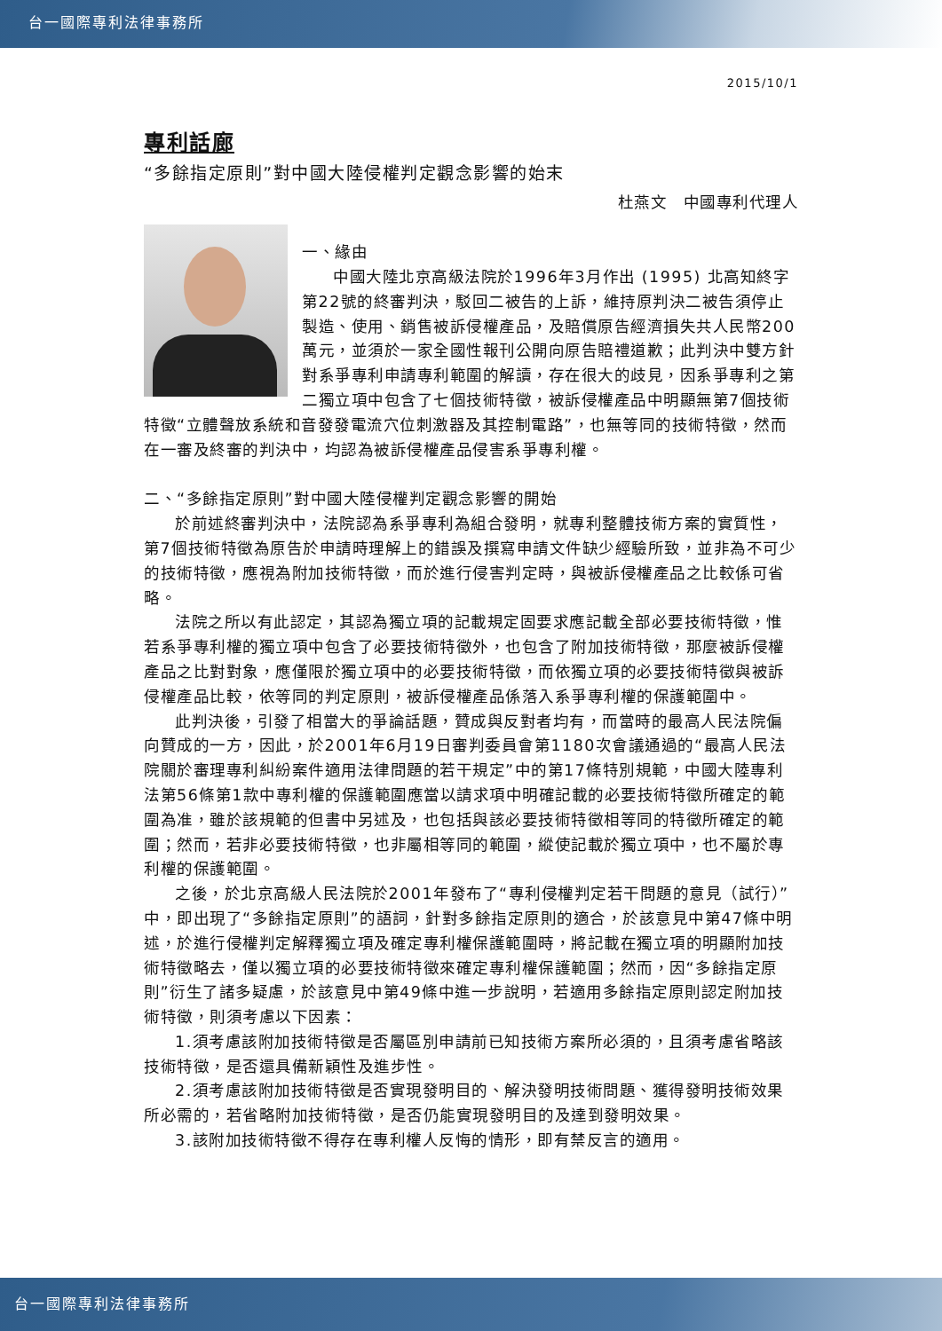台一國際專利法律事務所
2015/10/1
專利話廊
“多餘指定原則”對中國大陸侵權判定觀念影響的始末
杜燕文　中國專利代理人
一、緣由
中國大陸北京高級法院於1996年3月作出 (1995) 北高知終字第22號的終審判決，駁回二被告的上訴，維持原判決二被告須停止製造、使用、銷售被訴侵權產品，及賠償原告經濟損失共人民幣200萬元，並須於一家全國性報刊公開向原告賠禮道歉；此判決中雙方針對系爭專利申請專利範圍的解讀，存在很大的歧見，因系爭專利之第二獨立項中包含了七個技術特徵，被訴侵權產品中明顯無第7個技術特徵“立體聲放系統和音發發電流穴位刺激器及其控制電路”，也無等同的技術特徵，然而在一審及終審的判決中，均認為被訴侵權產品侵害系爭專利權。
二、“多餘指定原則”對中國大陸侵權判定觀念影響的開始
於前述終審判決中，法院認為系爭專利為組合發明，就專利整體技術方案的實質性，第7個技術特徵為原告於申請時理解上的錯誤及撰寫申請文件缺少經驗所致，並非為不可少的技術特徵，應視為附加技術特徵，而於進行侵害判定時，與被訴侵權產品之比較係可省略。
法院之所以有此認定，其認為獨立項的記載規定固要求應記載全部必要技術特徵，惟若系爭專利權的獨立項中包含了必要技術特徵外，也包含了附加技術特徵，那麼被訴侵權產品之比對對象，應僅限於獨立項中的必要技術特徵，而依獨立項的必要技術特徵與被訴侵權產品比較，依等同的判定原則，被訴侵權產品係落入系爭專利權的保護範圍中。
此判決後，引發了相當大的爭論話題，贊成與反對者均有，而當時的最高人民法院偏向贊成的一方，因此，於2001年6月19日審判委員會第1180次會議通過的“最高人民法院關於審理專利糾紛案件適用法律問題的若干規定”中的第17條特別規範，中國大陸專利法第56條第1款中專利權的保護範圍應當以請求項中明確記載的必要技術特徵所確定的範圍為准，雖於該規範的但書中另述及，也包括與該必要技術特徵相等同的特徵所確定的範圍；然而，若非必要技術特徵，也非屬相等同的範圍，縱使記載於獨立項中，也不屬於專利權的保護範圍。
之後，於北京高級人民法院於2001年發布了“專利侵權判定若干問題的意見（試行）” 中，即出現了“多餘指定原則”的語詞，針對多餘指定原則的適合，於該意見中第47條中明述，於進行侵權判定解釋獨立項及確定專利權保護範圍時，將記載在獨立項的明顯附加技術特徵略去，僅以獨立項的必要技術特徵來確定專利權保護範圍；然而，因“多餘指定原則”衍生了諸多疑慮，於該意見中第49條中進一步說明，若適用多餘指定原則認定附加技術特徵，則須考慮以下因素：
1.須考慮該附加技術特徵是否屬區別申請前已知技術方案所必須的，且須考慮省略該技術特徵，是否還具備新穎性及進步性。
2.須考慮該附加技術特徵是否實現發明目的、解決發明技術問題、獲得發明技術效果所必需的，若省略附加技術特徵，是否仍能實現發明目的及達到發明效果。
3.該附加技術特徵不得存在專利權人反悔的情形，即有禁反言的適用。
台一國際專利法律事務所